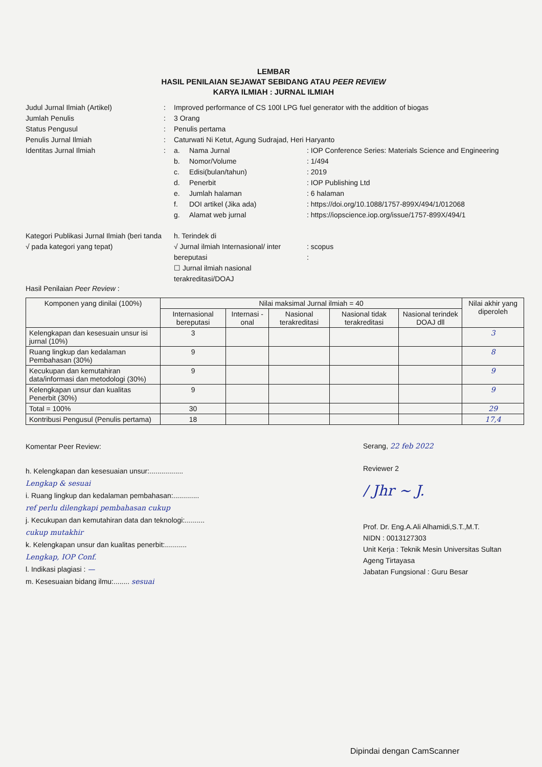LEMBAR
HASIL PENILAIAN SEJAWAT SEBIDANG ATAU PEER REVIEW
KARYA ILMIAH : JURNAL ILMIAH
Judul Jurnal Ilmiah (Artikel)
:
Improved performance of CS 100l LPG fuel generator with the addition of biogas
Jumlah Penulis
:
3 Orang
Status Pengusul
:
Penulis pertama
Penulis Jurnal Ilmiah
:
Caturwati Ni Ketut, Agung Sudrajad, Heri Haryanto
Identitas Jurnal Ilmiah
:
a.
Nama Jurnal
: IOP Conference Series: Materials Science and Engineering
b.
Nomor/Volume
: 1/494
c.
Edisi(bulan/tahun)
: 2019
d.
Penerbit
: IOP Publishing Ltd
e.
Jumlah halaman
: 6 halaman
f.
DOI artikel (Jika ada)
: https://doi.org/10.1088/1757-899X/494/1/012068
g.
Alamat web jurnal
: https://iopscience.iop.org/issue/1757-899X/494/1
Kategori Publikasi Jurnal Ilmiah (beri tanda √ pada kategori yang tepat)
h. Terindek di
√ Jurnal ilmiah Internasional/ inter bereputasi
: scopus
:
☐ Jurnal ilmiah nasional terakreditasi/DOAJ
Hasil Penilaian Peer Review :
| Komponen yang dinilai (100%) | Nilai maksimal Jurnal ilmiah = 40 | | | | | Nilai akhir yang diperoleh |
| --- | --- | --- | --- | --- | --- | --- |
| | Internasional bereputasi | Internasi -onal | Nasional terakreditasi | Nasional tidak terakreditasi | Nasional terindek DOAJ dll | |
| Kelengkapan dan kesesuain unsur isi jurnal (10%) | 3 | | | | | 3 |
| Ruang lingkup dan kedalaman Pembahasan (30%) | 9 | | | | | 8 |
| Kecukupan dan kemutahiran data/informasi dan metodologi (30%) | 9 | | | | | 9 |
| Kelengkapan unsur dan kualitas Penerbit (30%) | 9 | | | | | 9 |
| Total = 100% | 30 | | | | | 29 |
| Kontribusi Pengusul (Penulis pertama) | 18 | | | | | 17,4 |
Komentar Peer Review:
h. Kelengkapan dan kesesuaian unsur:.................
Lengkap & sesuai
i. Ruang lingkup dan kedalaman pembahasan:.............
ref perlu dilengkapi pembahasan cukup
j. Kecukupan dan kemutahiran data dan teknologi:..........
cukup mutakhir
k. Kelengkapan unsur dan kualitas penerbit:...........
Lengkap, IOP Conf.
l. Indikasi plagiasi : —
m. Kesesuaian bidang ilmu:........ sesuai
Serang, 22 feb 2022
Reviewer 2
/ Jhr ~ J.
Prof. Dr. Eng.A.Ali Alhamidi,S.T.,M.T.
NIDN : 0013127303
Unit Kerja : Teknik Mesin Universitas Sultan Ageng Tirtayasa
Jabatan Fungsional : Guru Besar
Dipindai dengan CamScanner